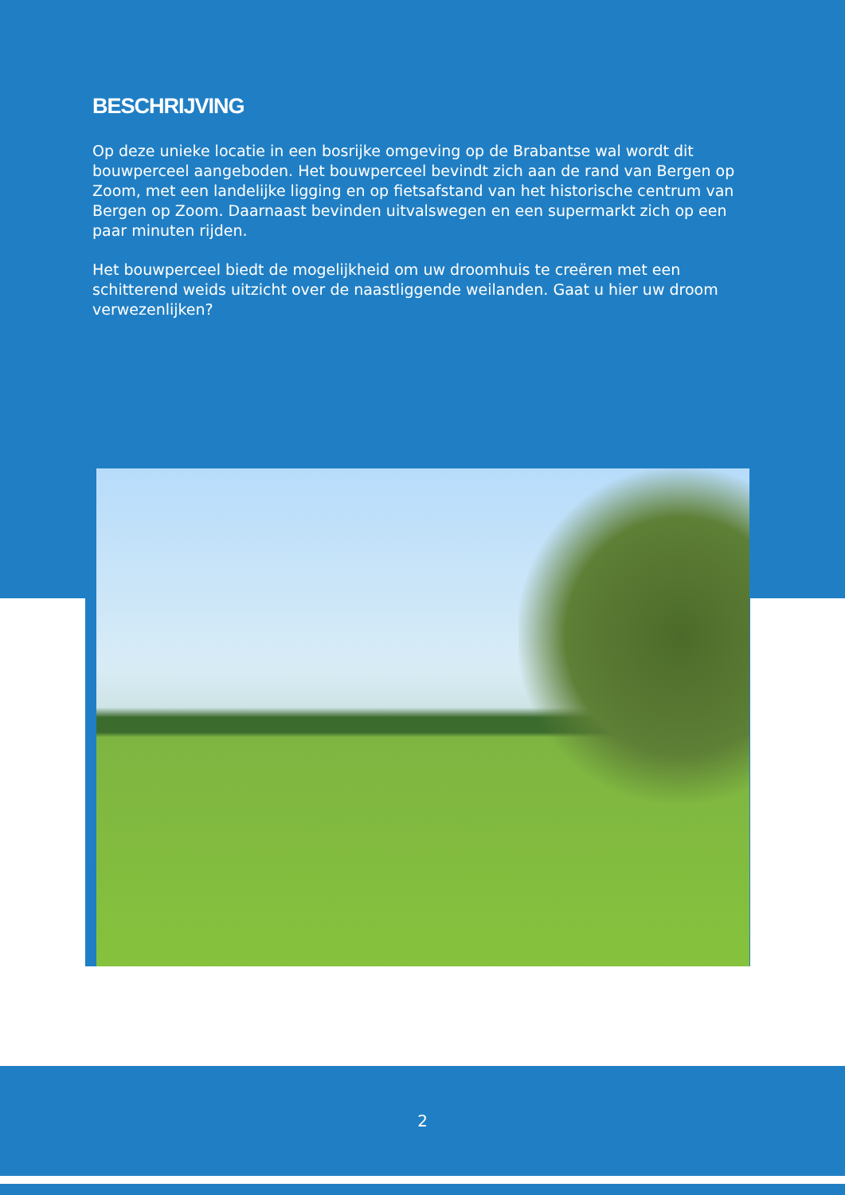BESCHRIJVING
Op deze unieke locatie in een bosrijke omgeving op de Brabantse wal wordt dit bouwperceel aangeboden. Het bouwperceel bevindt zich aan de rand van Bergen op Zoom, met een landelijke ligging en op fietsafstand van het historische centrum van Bergen op Zoom. Daarnaast bevinden uitvalswegen en een supermarkt zich op een paar minuten rijden.
Het bouwperceel biedt de mogelijkheid om uw droomhuis te creëren met een schitterend weids uitzicht over de naastliggende weilanden. Gaat u hier uw droom verwezenlijken?
2